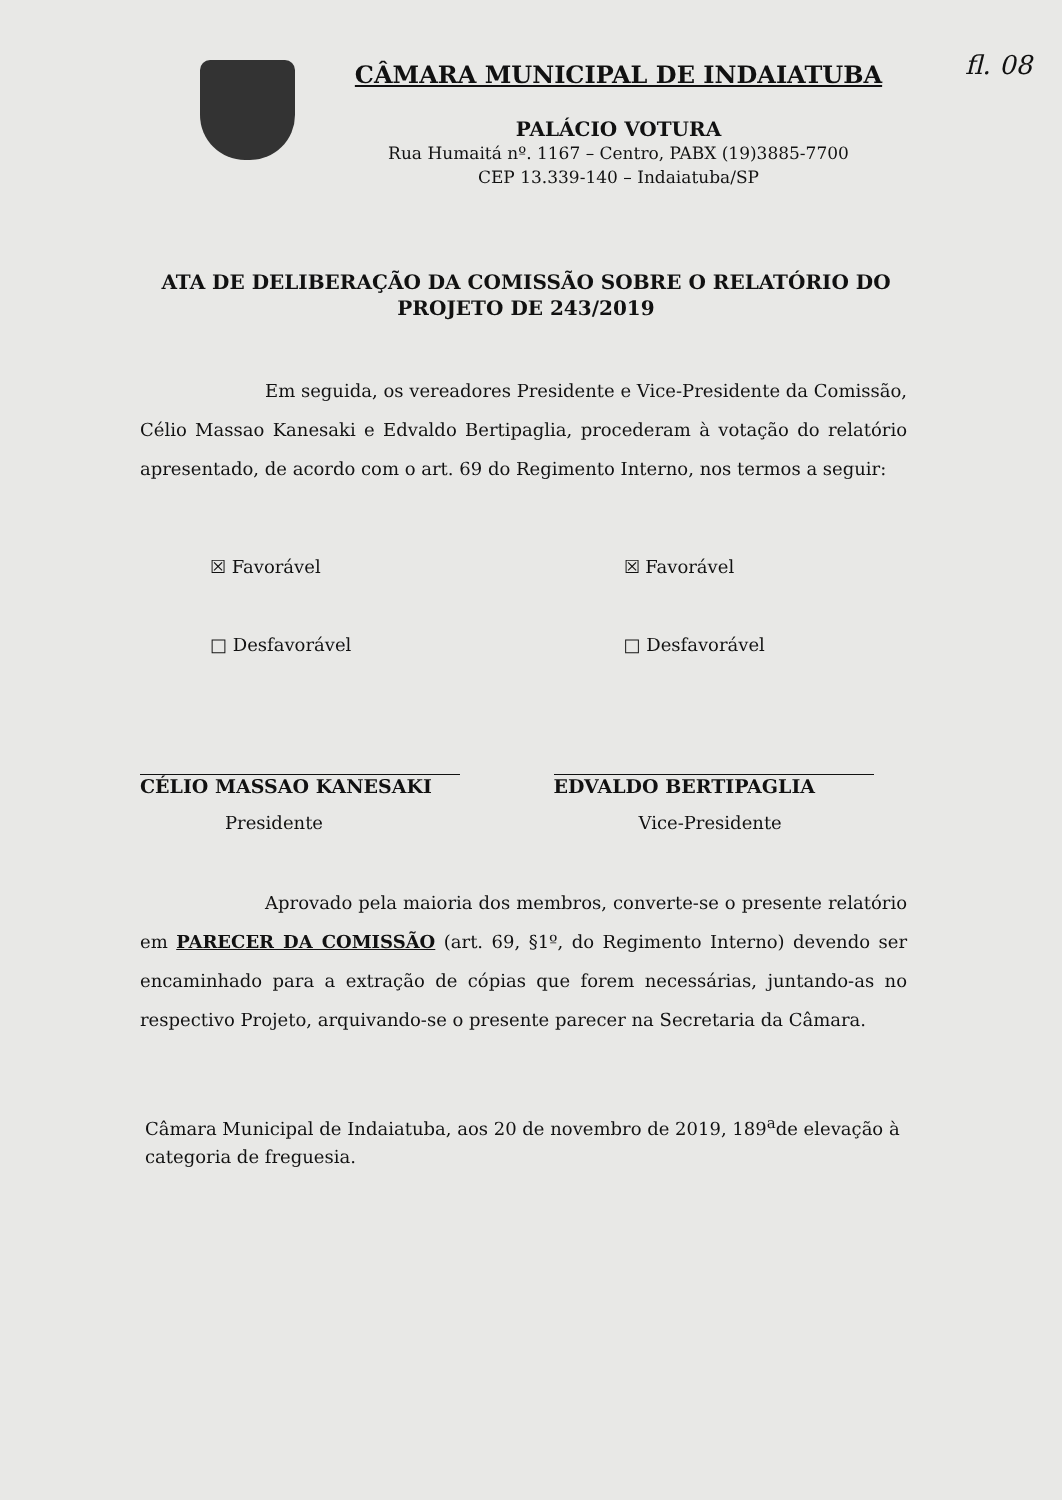CÂMARA MUNICIPAL DE INDAIATUBA
PALÁCIO VOTURA
Rua Humaitá nº. 1167 – Centro, PABX (19)3885-7700
CEP 13.339-140 – Indaiatuba/SP
fl. 08
ATA DE DELIBERAÇÃO DA COMISSÃO SOBRE O RELATÓRIO DO PROJETO DE 243/2019
Em seguida, os vereadores Presidente e Vice-Presidente da Comissão, Célio Massao Kanesaki e Edvaldo Bertipaglia, procederam à votação do relatório apresentado, de acordo com o art. 69 do Regimento Interno, nos termos a seguir:
☒ Favorável
□ Desfavorável
CÉLIO MASSAO KANESAKI
Presidente
☒ Favorável
□ Desfavorável
EDVALDO BERTIPAGLIA
Vice-Presidente
Aprovado pela maioria dos membros, converte-se o presente relatório em PARECER DA COMISSÃO (art. 69, §1º, do Regimento Interno) devendo ser encaminhado para a extração de cópias que forem necessárias, juntando-as no respectivo Projeto, arquivando-se o presente parecer na Secretaria da Câmara.
Câmara Municipal de Indaiatuba, aos 20 de novembro de 2019, 189<sup>a</sup>de elevação à categoria de freguesia.